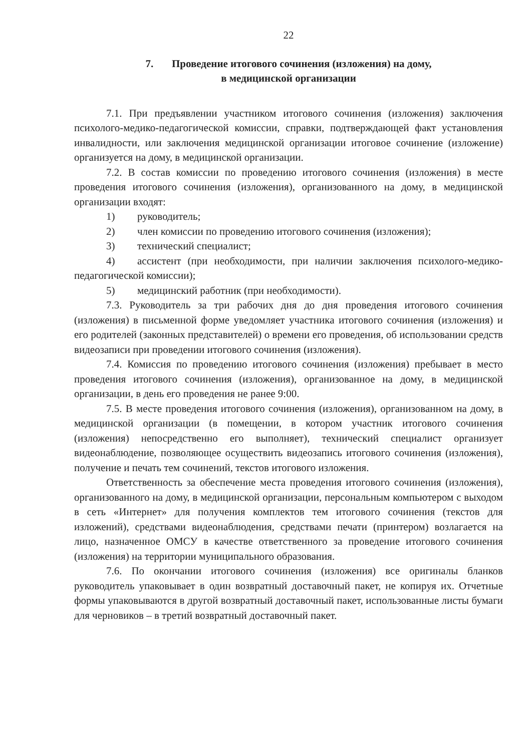22
7. Проведение итогового сочинения (изложения) на дому,
в медицинской организации
7.1. При предъявлении участником итогового сочинения (изложения) заключения психолого-медико-педагогической комиссии, справки, подтверждающей факт установления инвалидности, или заключения медицинской организации итоговое сочинение (изложение) организуется на дому, в медицинской организации.
7.2. В состав комиссии по проведению итогового сочинения (изложения) в месте проведения итогового сочинения (изложения), организованного на дому, в медицинской организации входят:
1) руководитель;
2) член комиссии по проведению итогового сочинения (изложения);
3) технический специалист;
4) ассистент (при необходимости, при наличии заключения психолого-медико-педагогической комиссии);
5) медицинский работник (при необходимости).
7.3. Руководитель за три рабочих дня до дня проведения итогового сочинения (изложения) в письменной форме уведомляет участника итогового сочинения (изложения) и его родителей (законных представителей) о времени его проведения, об использовании средств видеозаписи при проведении итогового сочинения (изложения).
7.4. Комиссия по проведению итогового сочинения (изложения) пребывает в место проведения итогового сочинения (изложения), организованное на дому, в медицинской организации, в день его проведения не ранее 9:00.
7.5. В месте проведения итогового сочинения (изложения), организованном на дому, в медицинской организации (в помещении, в котором участник итогового сочинения (изложения) непосредственно его выполняет), технический специалист организует видеонаблюдение, позволяющее осуществить видеозапись итогового сочинения (изложения), получение и печать тем сочинений, текстов итогового изложения.
Ответственность за обеспечение места проведения итогового сочинения (изложения), организованного на дому, в медицинской организации, персональным компьютером с выходом в сеть «Интернет» для получения комплектов тем итогового сочинения (текстов для изложений), средствами видеонаблюдения, средствами печати (принтером) возлагается на лицо, назначенное ОМСУ в качестве ответственного за проведение итогового сочинения (изложения) на территории муниципального образования.
7.6. По окончании итогового сочинения (изложения) все оригиналы бланков руководитель упаковывает в один возвратный доставочный пакет, не копируя их. Отчетные формы упаковываются в другой возвратный доставочный пакет, использованные листы бумаги для черновиков – в третий возвратный доставочный пакет.